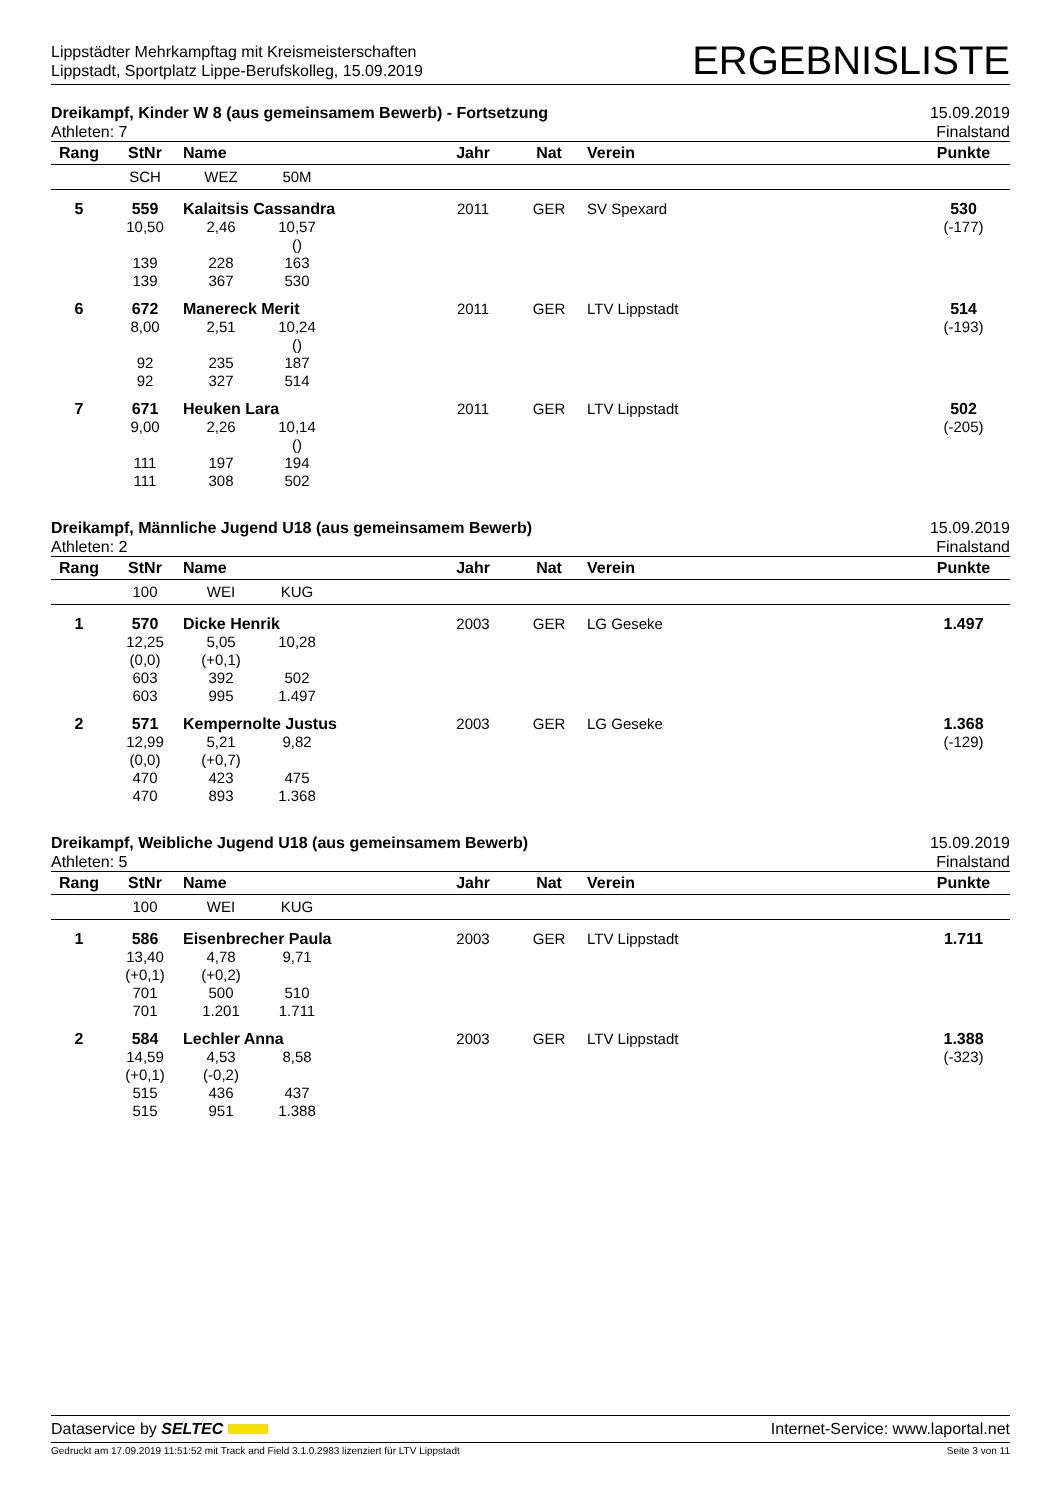Lippstädter Mehrkampftag mit Kreismeisterschaften
Lippstadt, Sportplatz Lippe-Berufskolleg, 15.09.2019
ERGEBNISLISTE
Dreikampf, Kinder W 8 (aus gemeinsamem Bewerb) - Fortsetzung 15.09.2019
Athleten: 7 Finalstand
| Rang | StNr | Name | | | Jahr | Nat | Verein | Punkte |
| --- | --- | --- | --- | --- | --- | --- | --- | --- |
| | SCH | WEZ | 50M | | | | | |
| 5 | 559 | Kalaitsis Cassandra | | | 2011 | GER | SV Spexard | 530 |
| | 10,50 | 2,46 | 10,57 () | | | | | (-177) |
| | 139 139 | 228 367 | 163 530 | | | | | |
| 6 | 672 | Manereck Merit | | | 2011 | GER | LTV Lippstadt | 514 |
| | 8,00 | 2,51 | 10,24 () | | | | | (-193) |
| | 92 92 | 235 327 | 187 514 | | | | | |
| 7 | 671 | Heuken Lara | | | 2011 | GER | LTV Lippstadt | 502 |
| | 9,00 | 2,26 | 10,14 () | | | | | (-205) |
| | 111 111 | 197 308 | 194 502 | | | | | |
Dreikampf, Männliche Jugend U18 (aus gemeinsamem Bewerb) 15.09.2019
Athleten: 2 Finalstand
| Rang | StNr | Name | | | Jahr | Nat | Verein | Punkte |
| --- | --- | --- | --- | --- | --- | --- | --- | --- |
| | 100 | WEI | KUG | | | | | |
| 1 | 570 | Dicke Henrik | | | 2003 | GER | LG Geseke | 1.497 |
| | 12,25 (0,0) 603 603 | 5,05 (+0,1) 392 995 | 10,28 502 1.497 | | | | | |
| 2 | 571 | Kempernolte Justus | | | 2003 | GER | LG Geseke | 1.368 |
| | 12,99 (0,0) 470 470 | 5,21 (+0,7) 423 893 | 9,82 475 1.368 | | | | | (-129) |
Dreikampf, Weibliche Jugend U18 (aus gemeinsamem Bewerb) 15.09.2019
Athleten: 5 Finalstand
| Rang | StNr | Name | | | Jahr | Nat | Verein | Punkte |
| --- | --- | --- | --- | --- | --- | --- | --- | --- |
| | 100 | WEI | KUG | | | | | |
| 1 | 586 | Eisenbrecher Paula | | | 2003 | GER | LTV Lippstadt | 1.711 |
| | 13,40 (+0,1) 701 701 | 4,78 (+0,2) 500 1.201 | 9,71 510 1.711 | | | | | |
| 2 | 584 | Lechler Anna | | | 2003 | GER | LTV Lippstadt | 1.388 |
| | 14,59 (+0,1) 515 515 | 4,53 (-0,2) 436 951 | 8,58 437 1.388 | | | | | (-323) |
Dataservice by SELTEC Internet-Service: www.laportal.net
Gedruckt am 17.09.2019 11:51:52 mit Track and Field 3.1.0.2983 lizenziert für LTV Lippstadt Seite 3 von 11